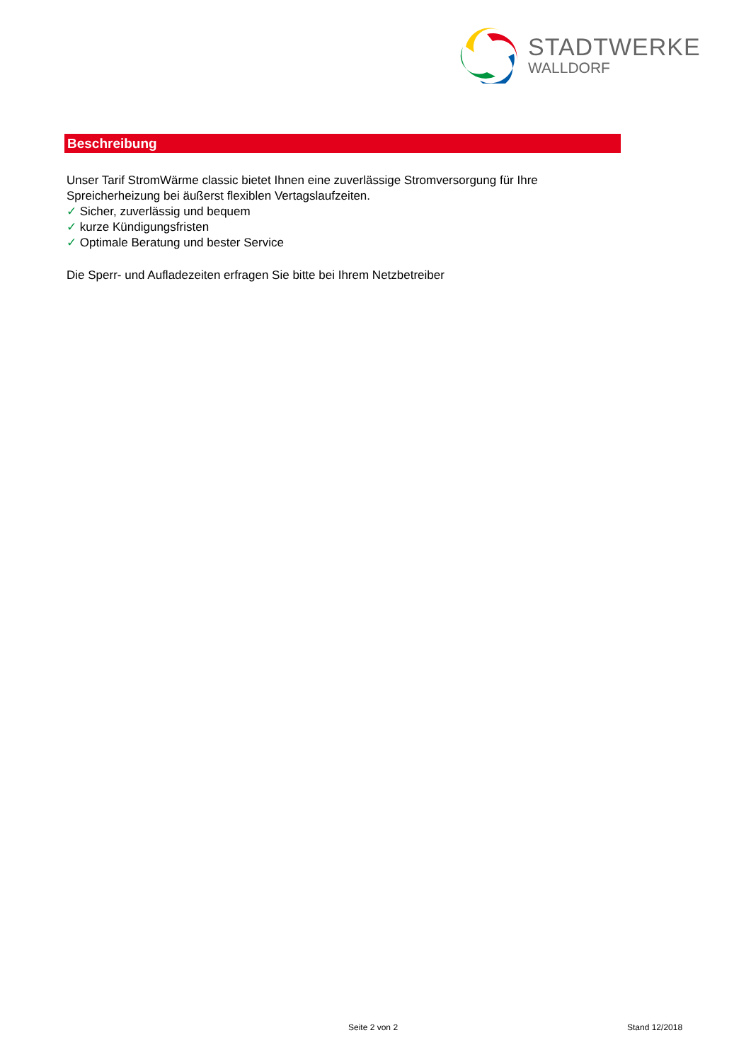STADTWERKE
WALLDORF
Beschreibung
Unser Tarif StromWärme classic bietet Ihnen eine zuverlässige Stromversorgung für Ihre
Spreicherheizung bei äußerst flexiblen Vertagslaufzeiten.
✓ Sicher, zuverlässig und bequem
✓ kurze Kündigungsfristen
✓ Optimale Beratung und bester Service
Die Sperr- und Aufladezeiten erfragen Sie bitte bei Ihrem Netzbetreiber
Seite 2 von 2 Stand 12/2018